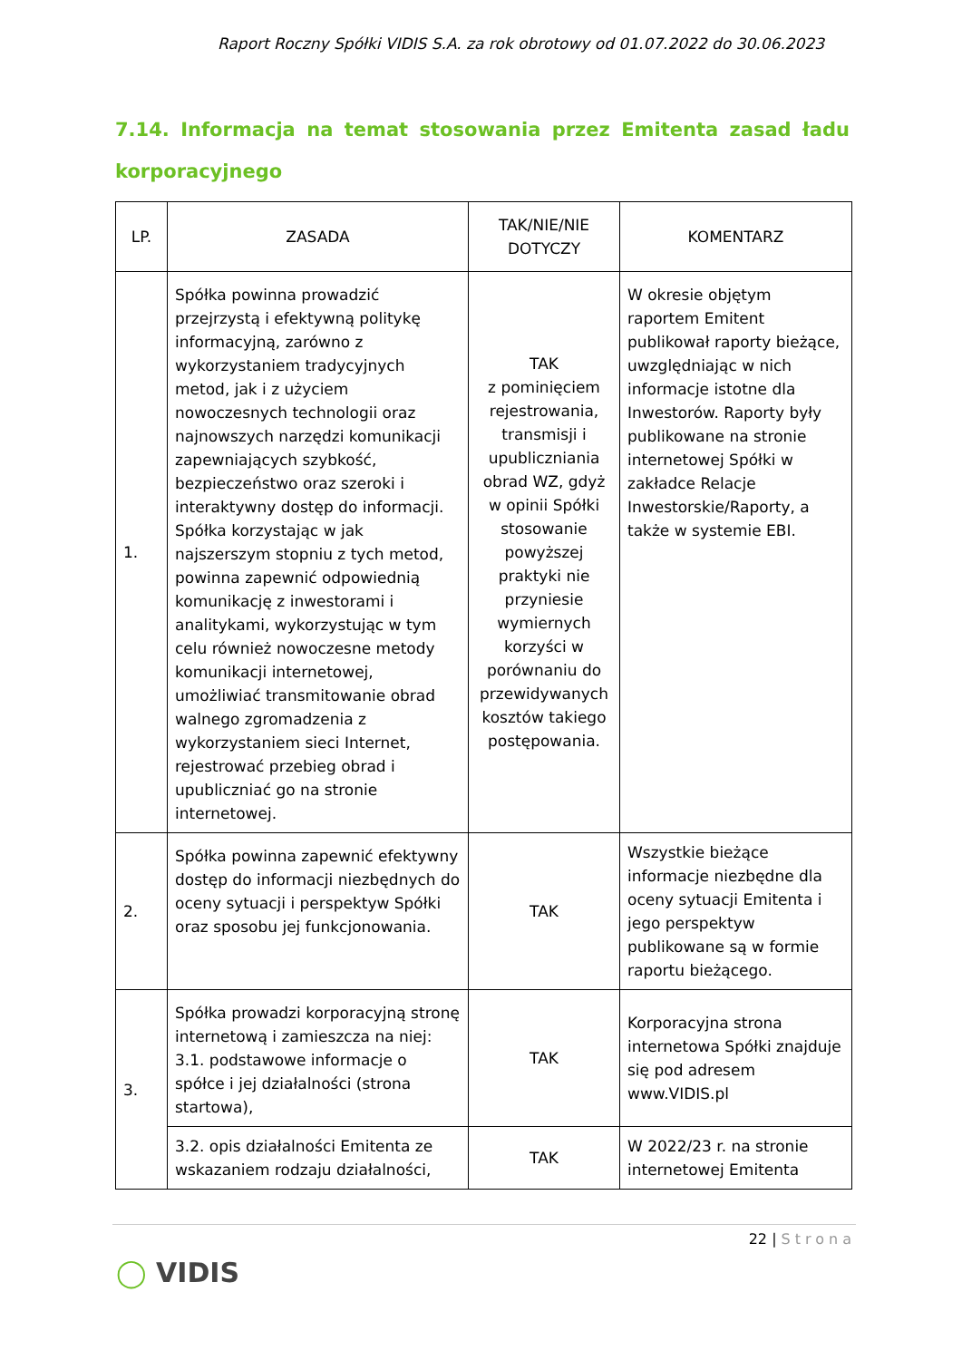Raport Roczny Spółki VIDIS S.A. za rok obrotowy od 01.07.2022 do 30.06.2023
7.14. Informacja na temat stosowania przez Emitenta zasad ładu korporacyjnego
| LP. | ZASADA | TAK/NIE/NIE DOTYCZY | KOMENTARZ |
| --- | --- | --- | --- |
| 1. | Spółka powinna prowadzić przejrzystą i efektywną politykę informacyjną, zarówno z wykorzystaniem tradycyjnych metod, jak i z użyciem nowoczesnych technologii oraz najnowszych narzędzi komunikacji zapewniających szybkość, bezpieczeństwo oraz szeroki i interaktywny dostęp do informacji. Spółka korzystając w jak najszerszym stopniu z tych metod, powinna zapewnić odpowiednią komunikację z inwestorami i analitykami, wykorzystując w tym celu również nowoczesne metody komunikacji internetowej, umożliwiać transmitowanie obrad walnego zgromadzenia z wykorzystaniem sieci Internet, rejestrować przebieg obrad i upubliczniać go na stronie internetowej. | TAK z pominięciem rejestrowania, transmisji i upubliczniania obrad WZ, gdyż w opinii Spółki stosowanie powyższej praktyki nie przyniesie wymiernych korzyści w porównaniu do przewidywanych kosztów takiego postępowania. | W okresie objętym raportem Emitent publikował raporty bieżące, uwzględniając w nich informacje istotne dla Inwestorów. Raporty były publikowane na stronie internetowej Spółki w zakładce Relacje Inwestorskie/Raporty, a także w systemie EBI. |
| 2. | Spółka powinna zapewnić efektywny dostęp do informacji niezbędnych do oceny sytuacji i perspektyw Spółki oraz sposobu jej funkcjonowania. | TAK | Wszystkie bieżące informacje niezbędne dla oceny sytuacji Emitenta i jego perspektyw publikowane są w formie raportu bieżącego. |
| 3. | Spółka prowadzi korporacyjną stronę internetową i zamieszcza na niej: 3.1. podstawowe informacje o spółce i jej działalności (strona startowa), | TAK | Korporacyjna strona internetowa Spółki znajduje się pod adresem www.VIDIS.pl |
| | 3.2. opis działalności Emitenta ze wskazaniem rodzaju działalności, | TAK | W 2022/23 r. na stronie internetowej Emitenta |
22 | Strona
◯ VIDIS